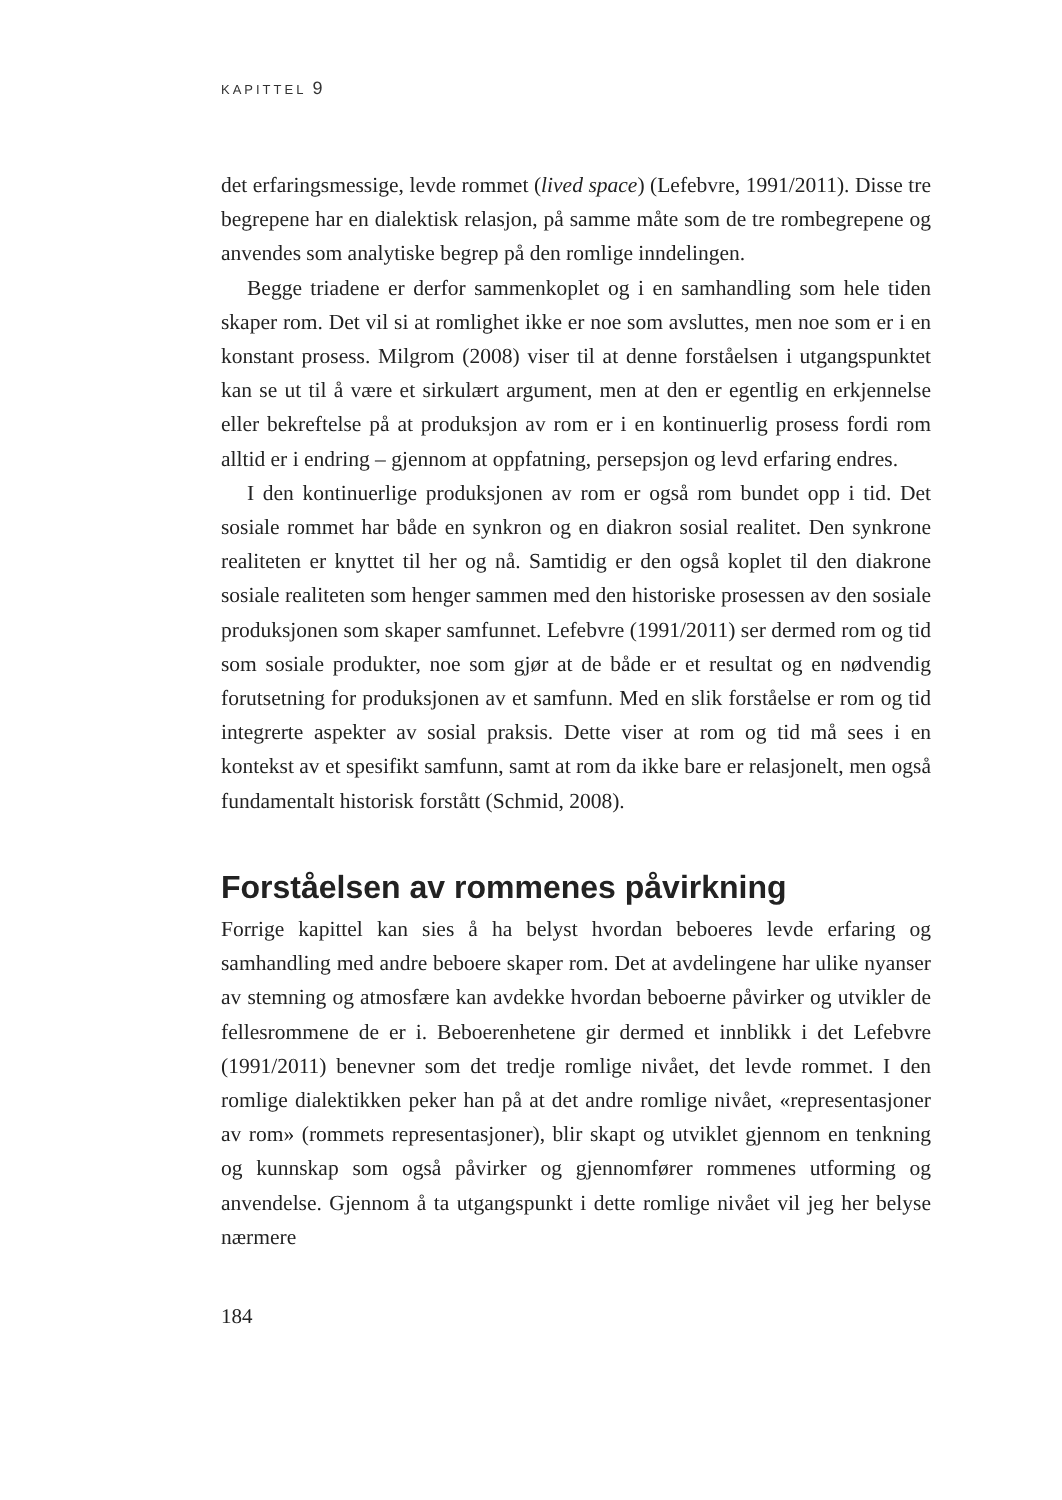KAPITTEL 9
det erfaringsmessige, levde rommet (lived space) (Lefebvre, 1991/2011). Disse tre begrepene har en dialektisk relasjon, på samme måte som de tre rombegrepene og anvendes som analytiske begrep på den romlige inndelingen.
Begge triadene er derfor sammenkoplet og i en samhandling som hele tiden skaper rom. Det vil si at romlighet ikke er noe som avsluttes, men noe som er i en konstant prosess. Milgrom (2008) viser til at denne forståelsen i utgangspunktet kan se ut til å være et sirkulært argument, men at den er egentlig en erkjennelse eller bekreftelse på at produksjon av rom er i en kontinuerlig prosess fordi rom alltid er i endring – gjennom at oppfatning, persepsjon og levd erfaring endres.
I den kontinuerlige produksjonen av rom er også rom bundet opp i tid. Det sosiale rommet har både en synkron og en diakron sosial realitet. Den synkrone realiteten er knyttet til her og nå. Samtidig er den også koplet til den diakrone sosiale realiteten som henger sammen med den historiske prosessen av den sosiale produksjonen som skaper samfunnet. Lefebvre (1991/2011) ser dermed rom og tid som sosiale produkter, noe som gjør at de både er et resultat og en nødvendig forutsetning for produksjonen av et samfunn. Med en slik forståelse er rom og tid integrerte aspekter av sosial praksis. Dette viser at rom og tid må sees i en kontekst av et spesifikt samfunn, samt at rom da ikke bare er relasjonelt, men også fundamentalt historisk forstått (Schmid, 2008).
Forståelsen av rommenes påvirkning
Forrige kapittel kan sies å ha belyst hvordan beboeres levde erfaring og samhandling med andre beboere skaper rom. Det at avdelingene har ulike nyanser av stemning og atmosfære kan avdekke hvordan beboerne påvirker og utvikler de fellesrommene de er i. Beboerenhetene gir dermed et innblikk i det Lefebvre (1991/2011) benevner som det tredje romlige nivået, det levde rommet. I den romlige dialektikken peker han på at det andre romlige nivået, «representasjoner av rom» (rommets representasjoner), blir skapt og utviklet gjennom en tenkning og kunnskap som også påvirker og gjennomfører rommenes utforming og anvendelse. Gjennom å ta utgangspunkt i dette romlige nivået vil jeg her belyse nærmere
184